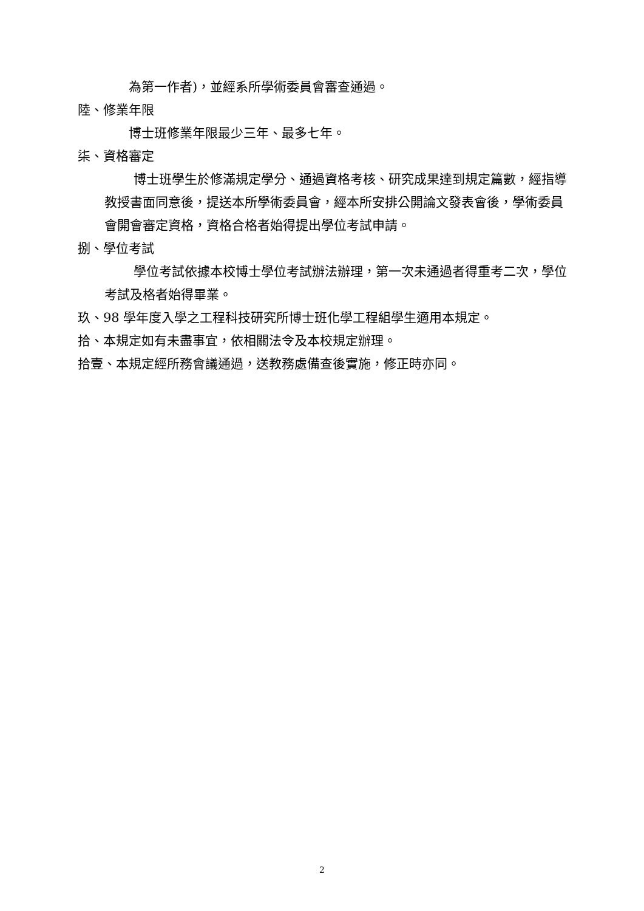為第一作者)，並經系所學術委員會審查通過。
陸、修業年限
博士班修業年限最少三年、最多七年。
柒、資格審定
博士班學生於修滿規定學分、通過資格考核、研究成果達到規定篇數，經指導教授書面同意後，提送本所學術委員會，經本所安排公開論文發表會後，學術委員會開會審定資格，資格合格者始得提出學位考試申請。
捌、學位考試
學位考試依據本校博士學位考試辦法辦理，第一次未通過者得重考二次，學位考試及格者始得畢業。
玖、98 學年度入學之工程科技研究所博士班化學工程組學生適用本規定。
拾、本規定如有未盡事宜，依相關法令及本校規定辦理。
拾壹、本規定經所務會議通過，送教務處備查後實施，修正時亦同。
2